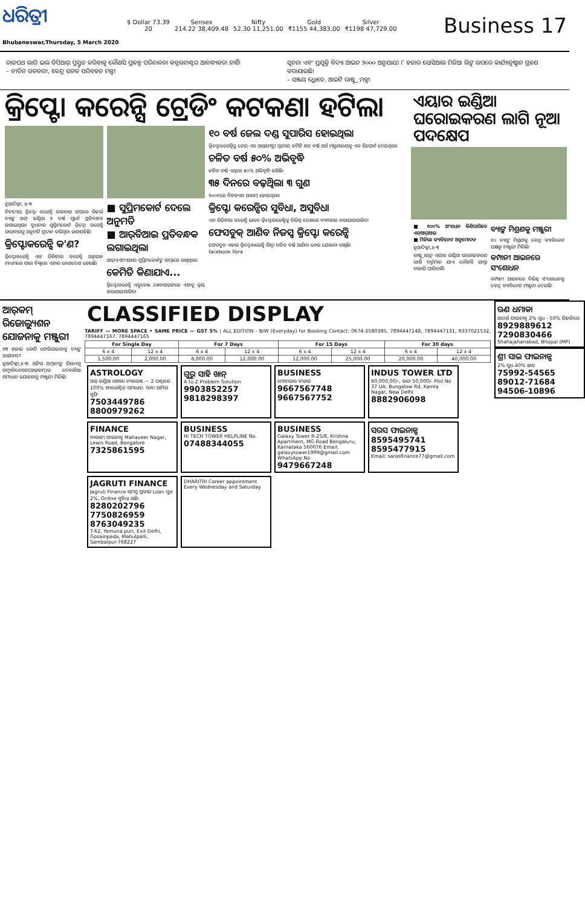ଧରିତ୍ରୀ
Bhubaneswar,Thursday, 5 March 2020
$ Dollar 73.39
20
Sensex
214.22 38,409.48
Nifty
52.30 11,251.00
Gold
₹1155 44,383.00
Silver
₹1198 47,729.00
Business 17
ରାଜପଥ ଲାଗି ଭଲ ଡିପିଆର୍ ପ୍ରସ୍ତୁତ କରିବାକୁ କୌଣସି ପ୍ରକଳ୍ପ ପରିଚାଳନା କନ୍ସଲଟାଣ୍ଟର ଆବଶ୍ୟକତା ନାହିଁ।
– ନୀତିନ ଗଡକରୀ, କେନ୍ଦ୍ର ସଡକ ପରିବହନ ମନ୍ତ୍ରୀ
ସୂଚନା ଏବଂ ପ୍ରଯୁକ୍ତି ବିଦ୍ୟା ଆଇନ ୨୦୦୦ ଅନୁଯାୟୀ ୮ ହଜାର ସୋସିଆଲ ମିଡିଆ ଲିଙ୍କ୍ ଉପରେ କାର୍ଯ୍ୟାନୁଷ୍ଠାନ ଗ୍ରହଣ କରାଯାଇଛି।
– ସଞ୍ଜୟ ଧ୍ରୋତେ, ଆଇଟି ରାଷ୍ଟ୍ର ମନ୍ତ୍ରୀ
କ୍ରିପ୍ଟୋ କରେନ୍ସି ଟ୍ରେଡିଂ କଟକଣା ହଟିଲା
ନୂଆଦିଲ୍ଲୀ, ୪-୩
ବିବାଦୀୟ କ୍ରିପ୍ଟୋ କରେନ୍ସି କାରବାର ଉପରେ ରିଜର୍ଭ ବ୍ୟାଙ୍କ ଅଫ୍ ଇଣ୍ଡିଆ ୨ ବର୍ଷ ପୂର୍ବେ ପ୍ରତିବନ୍ଧକ ଲଗାଇଥିଲା। ବୁଧବାର ସୁପ୍ରିମକୋର୍ଟ କ୍ରିପ୍ଟୋ କରେନ୍ସି କାରବାରକୁ ଅନୁମତି ପ୍ରଦାନ କରିଥିବା ଜଣାପଡିଛି।
କ୍ରିପ୍ଟୋକରେନ୍ସି କ'ଣ?
କ୍ରିପ୍ଟୋକରେନ୍ସି ଏକ ଡିଜିଟାଲ କରେନ୍ସି ଅନ୍ଲାଇନ ମାଧ୍ୟମରେ ସାରା ବିଶ୍ୱରେ ଏହାର ନେଣଦେଣ ହେଉଛି।
■ ସୁପ୍ରିମକୋର୍ଟ ଦେଲେ ଅନୁମତି
■ ଆର୍‌ବିଆଇ ପ୍ରତିବନ୍ଧକ ଲଗାଇଥିଲା
ଆଇଏଏମଏଆଇ ସୁପ୍ରିମକୋର୍ଟଙ୍କ ସାମ୍ନାରେ ରଖିଥିଲା।
କେମିତି କିଣାଯାଏ...
କ୍ରିପ୍ଟୋକରେନ୍ସି ଏକ୍ସଚେଞ୍ଜ ୱେବସାଇଟରେ ଏହାକୁ କ୍ରୟ କରାଯାଇପାରିବ।
୧୦ ବର୍ଷ ଜେଲ ଦଣ୍ଡ ସୁପାରିସ ହୋଇଥିଲା
କ୍ରିପ୍ଟୋକରେନ୍ସିକୁ ନେଇ ଏକ ଆନ୍ତଃମନ୍ତ୍ରୀ ସ୍ତରୀୟ କମିଟି ଗତ ବର୍ଷ ଅର୍ଥ ମନ୍ତ୍ରଣାଳୟକୁ ଏକ ରିପୋର୍ଟ ଦେଇଥିଲା।
ଚଳିତ ବର୍ଷ ୫୦% ଅଭିବୃଦ୍ଧି
ଚଳିତ ବର୍ଷ ଏଥିରେ ୫୦% ଅଭିବୃଦ୍ଧି ରହିଛି।
୩୫ ଦିନରେ ବଢ଼ିଥିଲା ୩ ଗୁଣ
୨୦୦୯ରେ ବିଟକଏନ ଆରମ୍ଭ ହୋଇଥିଲା।
କ୍ରିପ୍ଟୋ କରେନ୍ସିର ସୁବିଧା, ଅସୁବିଧା
ଏକ ଡିଜିଟାଲ କରେନ୍ସି ଭାବେ କ୍ରିପ୍ଟୋକରେନ୍ସିକୁ ବିଭିନ୍ନ ଦେଶରେ ବ୍ୟବହାର କରାଯାଇପାରିବ।
ଫେସବୁକ୍ ଆଣିବ ନିଜସ୍ୱ କ୍ରିପ୍ଟୋ କରେନ୍ସି
ଫେସବୁକ ଏହାର କ୍ରିପ୍ଟୋକରେନ୍ସି ଲିବ୍ରା ଚଳିତ ବର୍ଷ ଆଣିବା ନେଇ ଯୋଜନା ରଖିଛି।
facebook libra
ଏୟାର ଇଣ୍ଡିଆ ଘରୋଇକରଣ ଲାଗି ନୂଆ ପଦକ୍ଷେପ
■ ୧୦୦% ଅଂଶଧନ କିଣିପାରିବେ ଏନ୍‌ଆର୍‌ଆଇ
■ ମିଳିଲା କ୍ୟାବିନେଟ ଅନୁମୋଦନ
ନୂଆଦିଲ୍ଲୀ,୪-୩
ରାଷ୍ଟ୍ରାୟତ୍ତ ଏୟାର ଇଣ୍ଡିଆ ଘରୋଇକରଣ ଲାଗି ବର୍ତ୍ତମାନ ଯାଏ କୌଣସି ରାସ୍ତା ବାହାରି ପାରିନାହିଁ।
ବ୍ୟାଙ୍କ ମିଶ୍ରଣକୁ ମଞ୍ଜୁରୀ
୧୦ ବ୍ୟାଙ୍କ ମିଶ୍ରଣକୁ କେନ୍ଦ୍ର କ୍ୟାବିନେଟ ପକ୍ଷରୁ ମଞ୍ଜୁରୀ ମିଳିଛି।
କମ୍ପାନୀ ଆଇନରେ ସଂଶୋଧନ
କମ୍ପାନୀ ଆଇନରେ ବିଭିନ୍ନ ସଂଶୋଧନକୁ କେନ୍ଦ୍ର କ୍ୟାବିନେଟ୍ ମଞ୍ଜୁରୀ ଦେଇଛି।
ଆର୍‌କମ୍ ରିଜୋଲ୍ୟୁଶନ ଯୋଜନାକୁ ମଞ୍ଜୁରୀ
୨୩ ହଜାର କୋଟି ଫେରିପାଇବାକୁ ବ୍ୟାଙ୍କ ଆଶାବାଦୀ
ନୂଆଦିଲ୍ଲୀ,୪-୩: ଅନିଲ ଅମ୍ବାନୀଙ୍କ ରିଲାଏନ୍ସ କମ୍ୟୁନିକେସନ(ଆର୍‌କମ୍)ର ଦେବାଳିଆ ସମାଧାନ ଯୋଜନାକୁ ମଞ୍ଜୁରୀ ମିଳିଛି।
CLASSIFIED DISPLAY
TARIFF — MORE SPACE • SAME PRICE — GST 5% | ALL EDITION - B/W (Everyday) for Booking Contact: 0674-2580385, 7894447148, 7894447131, 9337021532, 7894447167, 7894447165
| For Single Day | | For 7 Days | | For 15 Days | | For 30 days | |
| --- | --- | --- | --- | --- | --- | --- | --- |
| 6 x 4 | 12 x 4 | 6 x 4 | 12 x 4 | 6 x 4 | 12 x 4 | 6 x 4 | 12 x 4 |
| 1,500.00 | 2,000.00 | 6,000.00 | 12,000.00 | 12,000.00 | 25,000.00 | 20,000.00 | 40,000.00 |
ASTROLOGY
ଅଲ୍ ଇଣ୍ଡିଆ ଖୋଲା ଚ୍ୟାଲେଞ୍ଜ — 2 ଘଣ୍ଟାରେ 100% ଗ୍ୟାରେଣ୍ଟିଡ୍ ସମାଧାନ. ବାବା ଆମିଲ ସୁଫି
7503449786 8800979262
ଗୁରୁ ସାହି ଖାନ୍
A to Z Problem Solution
9903852257 9818298397
BUSINESS
ମୋବାଇଲ ଟାୱାର
9667567748 9667567752
INDUS TOWER LTD
60,000,00/-, ଭଡା 50,000/- Plot No 37 UA, Bungalow Rd, Kamla Nagar, New Delhi
8882906098
FINANCE
ବାଲାଜୀ ଫାଇନାନ୍ସ Mahaveer Nagar, Lewis Road, Bangalore
7325861595
BUSINESS
Hi TECH TOWER HELPLINE No.
07488344055
BUSINESS
Galaxy Tower R-25/8, Krishna Apartment, MG Road Bengaluru, Karnataka 560076 Email: galaxytower1999@gmail.com WhatsApp No
9479667248
ସରସ ଫାଇନାନ୍ସ
8595495741 8595477915
Email: sarasfinance77@gmail.com
JAGRUTI FINANCE
Jagruti Finance ସମସ୍ତ ପ୍ରକାର Loan ସୁଧ 2%, Online ସୁବିଧା ଅଛି।
8280202796 7750826959 8763049235
T-62, Yamuna puri, Exit Delhi, Gosainpada, Mahulpalli, Sambalpur-768227
DHARITRI Career appointment Every Wednesday and Saturday
ଋଣ ଧମାକା
ଆଦର୍ଶ ଫାଇନାନ୍ସ 2% ସୁଧ - 50% ରିହାତିରେ
8929889612 7290830466
Shahajahanabad, Bhopal (MP)
ଶ୍ରୀ ସାଇ ଫାଇନାନ୍ସ
2% ସୁଧ 40% ଛାଡ଼
75992-54565 89012-71684 94506-10896